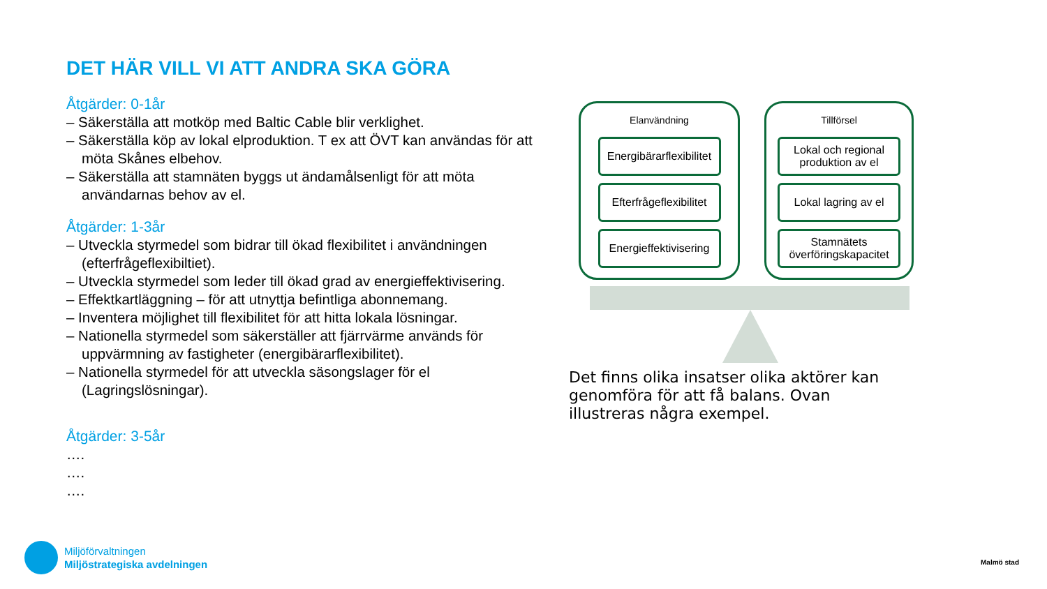DET HÄR VILL VI ATT ANDRA SKA GÖRA
Åtgärder: 0-1år
– Säkerställa att motköp med Baltic Cable blir verklighet.
– Säkerställa köp av lokal elproduktion. T ex att ÖVT kan användas för att möta Skånes elbehov.
– Säkerställa att stamnäten byggs ut ändamålsenligt för att möta användarnas behov av el.
Åtgärder: 1-3år
– Utveckla styrmedel som bidrar till ökad flexibilitet i användningen (efterfrågeflexibiltiet).
– Utveckla styrmedel som leder till ökad grad av energieffektivisering.
– Effektkartläggning – för att utnyttja befintliga abonnemang.
– Inventera möjlighet till flexibilitet för att hitta lokala lösningar.
– Nationella styrmedel som säkerställer att fjärrvärme används för uppvärmning av fastigheter (energibärarflexibilitet).
– Nationella styrmedel för att utveckla säsongslager för el (Lagringslösningar).
Åtgärder: 3-5år
….
….
….
Elanvändning
Energibärarflexibilitet
Efterfrågeflexibilitet
Energieffektivisering
Tillförsel
Lokal och regional produktion av el
Lokal lagring av el
Stamnätets överföringskapacitet
Det finns olika insatser olika aktörer kan genomföra för att få balans. Ovan illustreras några exempel.
Miljöförvaltningen
Miljöstrategiska avdelningen
Malmö stad